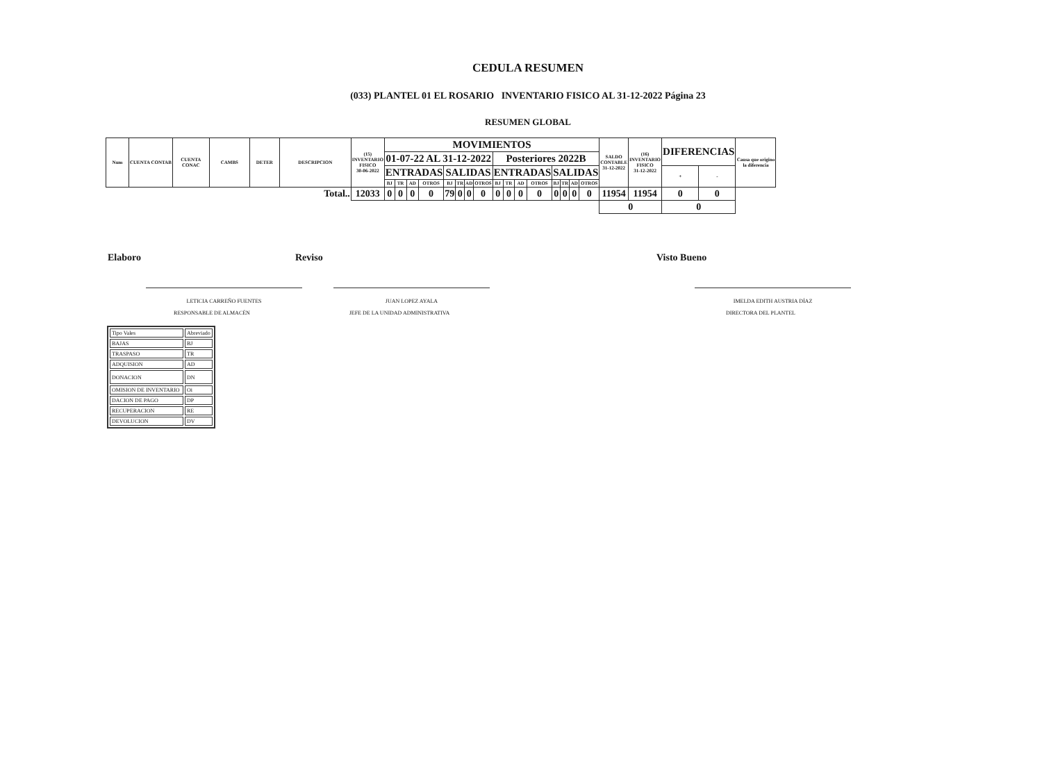CEDULA RESUMEN
(033) PLANTEL 01 EL ROSARIO INVENTARIO FISICO AL 31-12-2022 Página 23
RESUMEN GLOBAL
| Num | CUENTA CONTAB | CUENTA CONAC | CAMBS | DETER | DESCRIPCION | (15) INVENTARIO FISICO 30-06-2022 | MOVIMIENTOS | | | | | | | | | | | | | | | | SALDO CONTABLE 31-12-2022 | (16) INVENTARIO FISICO 31-12-2022 | DIFERENCIAS | | Causa que origino la diferencia |
| --- | --- | --- | --- | --- | --- | --- | --- | --- | --- | --- | --- | --- | --- | --- | --- | --- | --- | --- | --- | --- | --- | --- | --- | --- | --- | --- | --- |
| | | | | | | | 01-07-22 AL 31-12-2022 | | | | | | | | Posteriores 2022B | | | | | | | | | | | | |
| | | | | | | | ENTRADAS | | | | SALIDAS | | | | ENTRADAS | | | | SALIDAS | | | | | | + | - | |
| | | | | | | | BJ | TR | AD | OTROS | BJ | TR | AD | OTROS | BJ | TR | AD | OTROS | BJ | TR | AD | OTROS | | | | | |
| Total.. | | | | | | 12033 | 0 | 0 | 0 | 0 | 79 | 0 | 0 | 0 | 0 | 0 | 0 | 0 | 0 | 0 | 0 | 0 | 11954 | 11954 | 0 | 0 | |
| | | | | | | | | | | | | | | | | | | | | | | | 0 | | 0 | | |
Elaboro
LETICIA CARREÑO FUENTES
RESPONSABLE DE ALMACÉN
Reviso
JUAN LOPEZ AYALA
JEFE DE LA UNIDAD ADMINISTRATIVA
Visto Bueno
IMELDA EDITH AUSTRIA DÍAZ
DIRECTORA DEL PLANTEL
| Tipo Vales | Abreviado |
| BAJAS | BJ |
| TRASPASO | TR |
| ADQUISION | AD |
| DONACION | DN |
| OMISION DE INVENTARIO | Oi |
| DACION DE PAGO | DP |
| RECUPERACION | RE |
| DEVOLUCION | DV |